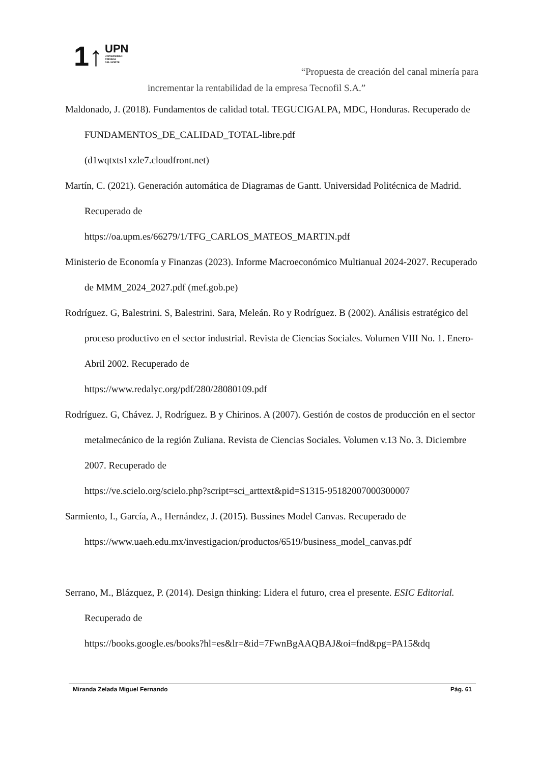1↑
UPN
UNIVERSIDAD
PRIVADA
DEL NORTE
“Propuesta de creación del canal minería para
incrementar la rentabilidad de la empresa Tecnofil S.A.”
Maldonado, J. (2018). Fundamentos de calidad total. TEGUCIGALPA, MDC, Honduras. Recuperado de FUNDAMENTOS_DE_CALIDAD_TOTAL-libre.pdf
(d1wqtxts1xzle7.cloudfront.net)
Martín, C. (2021). Generación automática de Diagramas de Gantt. Universidad Politécnica de Madrid. Recuperado de
https://oa.upm.es/66279/1/TFG_CARLOS_MATEOS_MARTIN.pdf
Ministerio de Economía y Finanzas (2023). Informe Macroeconómico Multianual 2024-2027. Recuperado de MMM_2024_2027.pdf (mef.gob.pe)
Rodríguez. G, Balestrini. S, Balestrini. Sara, Meleán. Ro y Rodríguez. B (2002). Análisis estratégico del proceso productivo en el sector industrial. Revista de Ciencias Sociales. Volumen VIII No. 1. Enero-Abril 2002. Recuperado de
https://www.redalyc.org/pdf/280/28080109.pdf
Rodríguez. G, Chávez. J, Rodríguez. B y Chirinos. A (2007). Gestión de costos de producción en el sector metalmecánico de la región Zuliana. Revista de Ciencias Sociales. Volumen v.13 No. 3. Diciembre 2007. Recuperado de
https://ve.scielo.org/scielo.php?script=sci_arttext&pid=S1315-95182007000300007
Sarmiento, I., García, A., Hernández, J. (2015). Bussines Model Canvas. Recuperado de
https://www.uaeh.edu.mx/investigacion/productos/6519/business_model_canvas.pdf
Serrano, M., Blázquez, P. (2014). Design thinking: Lidera el futuro, crea el presente. ESIC Editorial. Recuperado de
https://books.google.es/books?hl=es&lr=&id=7FwnBgAAQBAJ&oi=fnd&pg=PA15&dq
Miranda Zelada Miguel Fernando Pág. 61